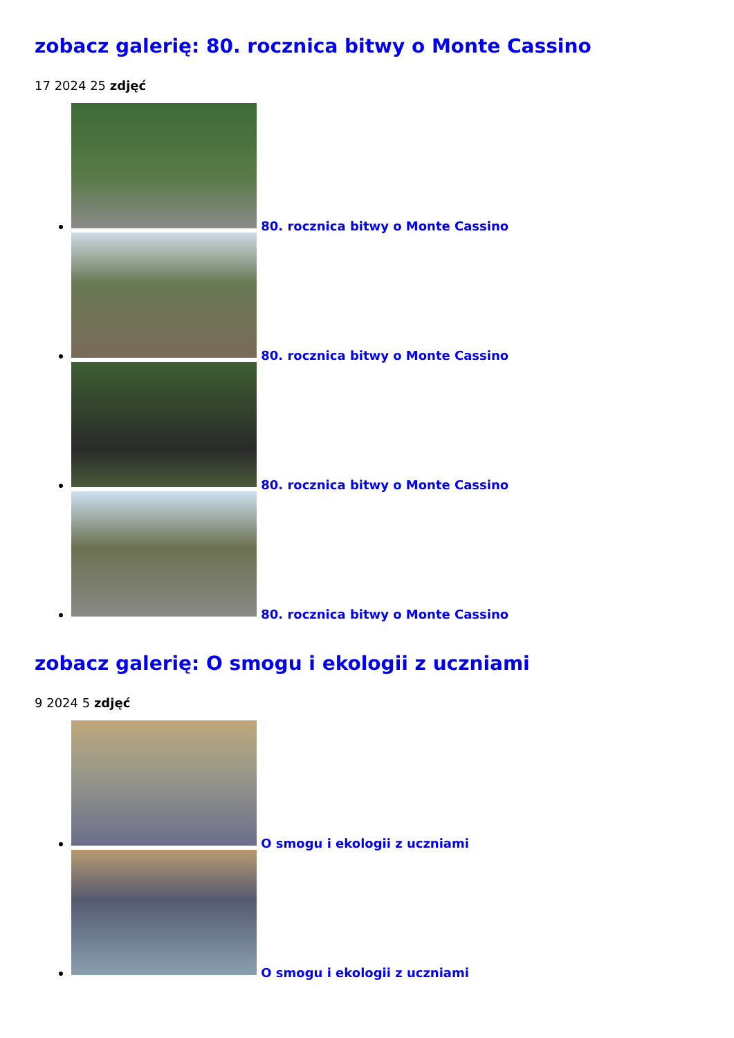zobacz galerię: 80. rocznica bitwy o Monte Cassino
17 2024 25 zdjęć
80. rocznica bitwy o Monte Cassino
80. rocznica bitwy o Monte Cassino
80. rocznica bitwy o Monte Cassino
80. rocznica bitwy o Monte Cassino
zobacz galerię: O smogu i ekologii z uczniami
9 2024 5 zdjęć
O smogu i ekologii z uczniami
O smogu i ekologii z uczniami